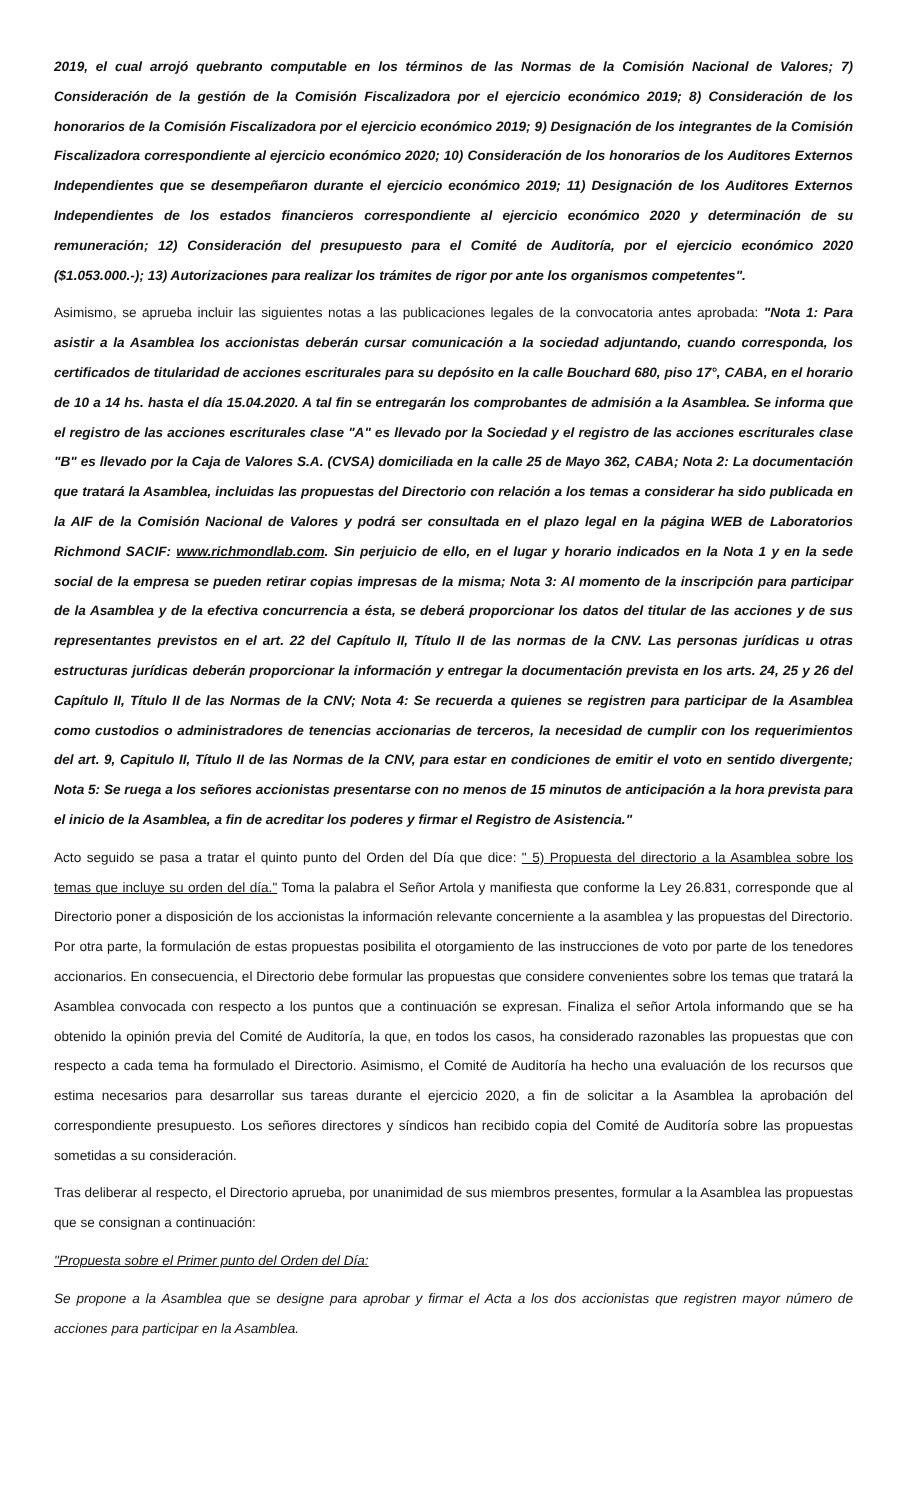2019, el cual arrojó quebranto computable en los términos de las Normas de la Comisión Nacional de Valores; 7) Consideración de la gestión de la Comisión Fiscalizadora por el ejercicio económico 2019; 8) Consideración de los honorarios de la Comisión Fiscalizadora por el ejercicio económico 2019; 9) Designación de los integrantes de la Comisión Fiscalizadora correspondiente al ejercicio económico 2020; 10) Consideración de los honorarios de los Auditores Externos Independientes que se desempeñaron durante el ejercicio económico 2019; 11) Designación de los Auditores Externos Independientes de los estados financieros correspondiente al ejercicio económico 2020 y determinación de su remuneración; 12) Consideración del presupuesto para el Comité de Auditoría, por el ejercicio económico 2020 ($1.053.000.-); 13) Autorizaciones para realizar los trámites de rigor por ante los organismos competentes".
Asimismo, se aprueba incluir las siguientes notas a las publicaciones legales de la convocatoria antes aprobada: "Nota 1: Para asistir a la Asamblea los accionistas deberán cursar comunicación a la sociedad adjuntando, cuando corresponda, los certificados de titularidad de acciones escriturales para su depósito en la calle Bouchard 680, piso 17°, CABA, en el horario de 10 a 14 hs. hasta el día 15.04.2020. A tal fin se entregarán los comprobantes de admisión a la Asamblea. Se informa que el registro de las acciones escriturales clase "A" es llevado por la Sociedad y el registro de las acciones escriturales clase "B" es llevado por la Caja de Valores S.A. (CVSA) domiciliada en la calle 25 de Mayo 362, CABA; Nota 2: La documentación que tratará la Asamblea, incluidas las propuestas del Directorio con relación a los temas a considerar ha sido publicada en la AIF de la Comisión Nacional de Valores y podrá ser consultada en el plazo legal en la página WEB de Laboratorios Richmond SACIF: www.richmondlab.com. Sin perjuicio de ello, en el lugar y horario indicados en la Nota 1 y en la sede social de la empresa se pueden retirar copias impresas de la misma; Nota 3: Al momento de la inscripción para participar de la Asamblea y de la efectiva concurrencia a ésta, se deberá proporcionar los datos del titular de las acciones y de sus representantes previstos en el art. 22 del Capítulo II, Título II de las normas de la CNV. Las personas jurídicas u otras estructuras jurídicas deberán proporcionar la información y entregar la documentación prevista en los arts. 24, 25 y 26 del Capítulo II, Título II de las Normas de la CNV; Nota 4: Se recuerda a quienes se registren para participar de la Asamblea como custodios o administradores de tenencias accionarias de terceros, la necesidad de cumplir con los requerimientos del art. 9, Capitulo II, Título II de las Normas de la CNV, para estar en condiciones de emitir el voto en sentido divergente; Nota 5: Se ruega a los señores accionistas presentarse con no menos de 15 minutos de anticipación a la hora prevista para el inicio de la Asamblea, a fin de acreditar los poderes y firmar el Registro de Asistencia."
Acto seguido se pasa a tratar el quinto punto del Orden del Día que dice: " 5) Propuesta del directorio a la Asamblea sobre los temas que incluye su orden del día." Toma la palabra el Señor Artola y manifiesta que conforme la Ley 26.831, corresponde que al Directorio poner a disposición de los accionistas la información relevante concerniente a la asamblea y las propuestas del Directorio. Por otra parte, la formulación de estas propuestas posibilita el otorgamiento de las instrucciones de voto por parte de los tenedores accionarios. En consecuencia, el Directorio debe formular las propuestas que considere convenientes sobre los temas que tratará la Asamblea convocada con respecto a los puntos que a continuación se expresan. Finaliza el señor Artola informando que se ha obtenido la opinión previa del Comité de Auditoría, la que, en todos los casos, ha considerado razonables las propuestas que con respecto a cada tema ha formulado el Directorio. Asimismo, el Comité de Auditoría ha hecho una evaluación de los recursos que estima necesarios para desarrollar sus tareas durante el ejercicio 2020, a fin de solicitar a la Asamblea la aprobación del correspondiente presupuesto. Los señores directores y síndicos han recibido copia del Comité de Auditoría sobre las propuestas sometidas a su consideración.
Tras deliberar al respecto, el Directorio aprueba, por unanimidad de sus miembros presentes, formular a la Asamblea las propuestas que se consignan a continuación:
"Propuesta sobre el Primer punto del Orden del Día:
Se propone a la Asamblea que se designe para aprobar y firmar el Acta a los dos accionistas que registren mayor número de acciones para participar en la Asamblea.